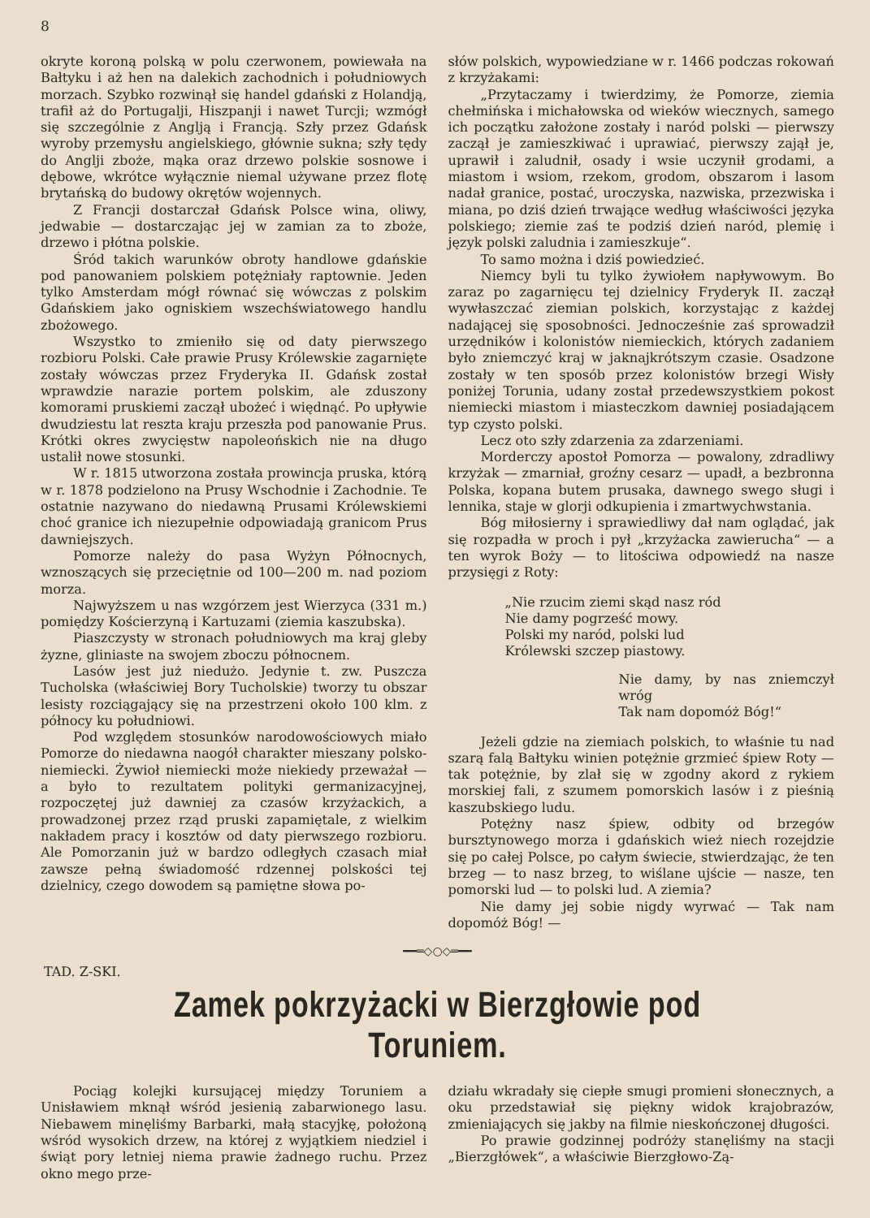8
okryte koroną polską w polu czerwonem, powiewała na Bałtyku i aż hen na dalekich zachodnich i południowych morzach. Szybko rozwinął się handel gdański z Holandją, trafił aż do Portugalji, Hiszpanji i nawet Turcji; wzmógł się szczególnie z Anglją i Francją. Szły przez Gdańsk wyroby przemysłu angielskiego, głównie sukna; szły tędy do Anglji zboże, mąka oraz drzewo polskie sosnowe i dębowe, wkrótce wyłącznie niemal używane przez flotę brytańską do budowy okrętów wojennych.
Z Francji dostarczał Gdańsk Polsce wina, oliwy, jedwabie — dostarczając jej w zamian za to zboże, drzewo i płótna polskie.
Śród takich warunków obroty handlowe gdańskie pod panowaniem polskiem potężniały raptownie. Jeden tylko Amsterdam mógł równać się wówczas z polskim Gdańskiem jako ogniskiem wszechświatowego handlu zbożowego.
Wszystko to zmieniło się od daty pierwszego rozbioru Polski. Całe prawie Prusy Królewskie zagarnięte zostały wówczas przez Fryderyka II. Gdańsk został wprawdzie narazie portem polskim, ale zduszony komorami pruskiemi zaczął ubożeć i więdnąć. Po upływie dwudziestu lat reszta kraju przeszła pod panowanie Prus. Krótki okres zwycięstw napoleońskich nie na długo ustalił nowe stosunki.
W r. 1815 utworzona została prowincja pruska, którą w r. 1878 podzielono na Prusy Wschodnie i Zachodnie. Te ostatnie nazywano do niedawną Prusami Królewskiemi choć granice ich niezupełnie odpowiadają granicom Prus dawniejszych.
Pomorze należy do pasa Wyżyn Północnych, wznoszących się przeciętnie od 100—200 m. nad poziom morza.
Najwyższem u nas wzgórzem jest Wierzyca (331 m.) pomiędzy Kościerzyną i Kartuzami (ziemia kaszubska).
Piaszczysty w stronach południowych ma kraj gleby żyzne, gliniaste na swojem zboczu północnem.
Lasów jest już niedużo. Jedynie t. zw. Puszcza Tucholska (właściwiej Bory Tucholskie) tworzy tu obszar lesisty rozciągający się na przestrzeni około 100 klm. z północy ku południowi.
Pod względem stosunków narodowościowych miało Pomorze do niedawna naogół charakter mieszany polsko-niemiecki. Żywioł niemiecki może niekiedy przeważał — a było to rezultatem polityki germanizacyjnej, rozpoczętej już dawniej za czasów krzyżackich, a prowadzonej przez rząd pruski zapamiętale, z wielkim nakładem pracy i kosztów od daty pierwszego rozbioru. Ale Pomorzanin już w bardzo odległych czasach miał zawsze pełną świadomość rdzennej polskości tej dzielnicy, czego dowodem są pamiętne słowa po-
słów polskich, wypowiedziane w r. 1466 podczas rokowań z krzyżakami:
„Przytaczamy i twierdzimy, że Pomorze, ziemia chełmińska i michałowska od wieków wiecznych, samego ich początku założone zostały i naród polski — pierwszy zaczął je zamieszkiwać i uprawiać, pierwszy zajął je, uprawił i zaludnił, osady i wsie uczynił grodami, a miastom i wsiom, rzekom, grodom, obszarom i lasom nadał granice, postać, uroczyska, nazwiska, przezwiska i miana, po dziś dzień trwające według właściwości języka polskiego; ziemie zaś te podziś dzień naród, plemię i język polski zaludnia i zamieszkuje“.
To samo można i dziś powiedzieć.
Niemcy byli tu tylko żywiołem napływowym. Bo zaraz po zagarnięcu tej dzielnicy Fryderyk II. zaczął wywłaszczać ziemian polskich, korzystając z każdej nadającej się sposobności. Jednocześnie zaś sprowadził urzędników i kolonistów niemieckich, których zadaniem było zniemczyć kraj w jaknajkrótszym czasie. Osadzone zostały w ten sposób przez kolonistów brzegi Wisły poniżej Torunia, udany został przedewszystkiem pokost niemiecki miastom i miasteczkom dawniej posiadającem typ czysto polski.
Lecz oto szły zdarzenia za zdarzeniami.
Morderczy apostoł Pomorza — powalony, zdradliwy krzyżak — zmarniał, groźny cesarz — upadł, a bezbronna Polska, kopana butem prusaka, dawnego swego sługi i lennika, staje w glorji odkupienia i zmartwychwstania.
Bóg miłosierny i sprawiedliwy dał nam oglądać, jak się rozpadła w proch i pył „krzyżacka zawierucha“ — a ten wyrok Boży — to litościwa odpowiedź na nasze przysięgi z Roty:
„Nie rzucim ziemi skąd nasz ród
Nie damy pogrześć mowy.
Polski my naród, polski lud
Królewski szczep piastowy.
Nie damy, by nas zniemczył wróg
Tak nam dopomóż Bóg!“
Jeżeli gdzie na ziemiach polskich, to właśnie tu nad szarą falą Bałtyku winien potężnie grzmieć śpiew Roty — tak potężnie, by zlał się w zgodny akord z rykiem morskiej fali, z szumem pomorskich lasów i z pieśnią kaszubskiego ludu.
Potężny nasz śpiew, odbity od brzegów bursztynowego morza i gdańskich wież niech rozejdzie się po całej Polsce, po całym świecie, stwierdzając, że ten brzeg — to nasz brzeg, to wiślane ujście — nasze, ten pomorski lud — to polski lud. A ziemia?
Nie damy jej sobie nigdy wyrwać — Tak nam dopomóż Bóg! —
━━═◇○◇═━━
TAD. Z-SKI.
Zamek pokrzyżacki w Bierzgłowie pod Toruniem.
Pociąg kolejki kursującej między Toruniem a Unisławiem mknął wśród jesienią zabarwionego lasu. Niebawem minęliśmy Barbarki, małą stacyjkę, położoną wśród wysokich drzew, na której z wyjątkiem niedziel i świąt pory letniej niema prawie żadnego ruchu. Przez okno mego prze-
działu wkradały się ciepłe smugi promieni słonecznych, a oku przedstawiał się piękny widok krajobrazów, zmieniających się jakby na filmie nieskończonej długości.
Po prawie godzinnej podróży stanęliśmy na stacji „Bierzgłówek“, a właściwie Bierzgłowo-Zą-